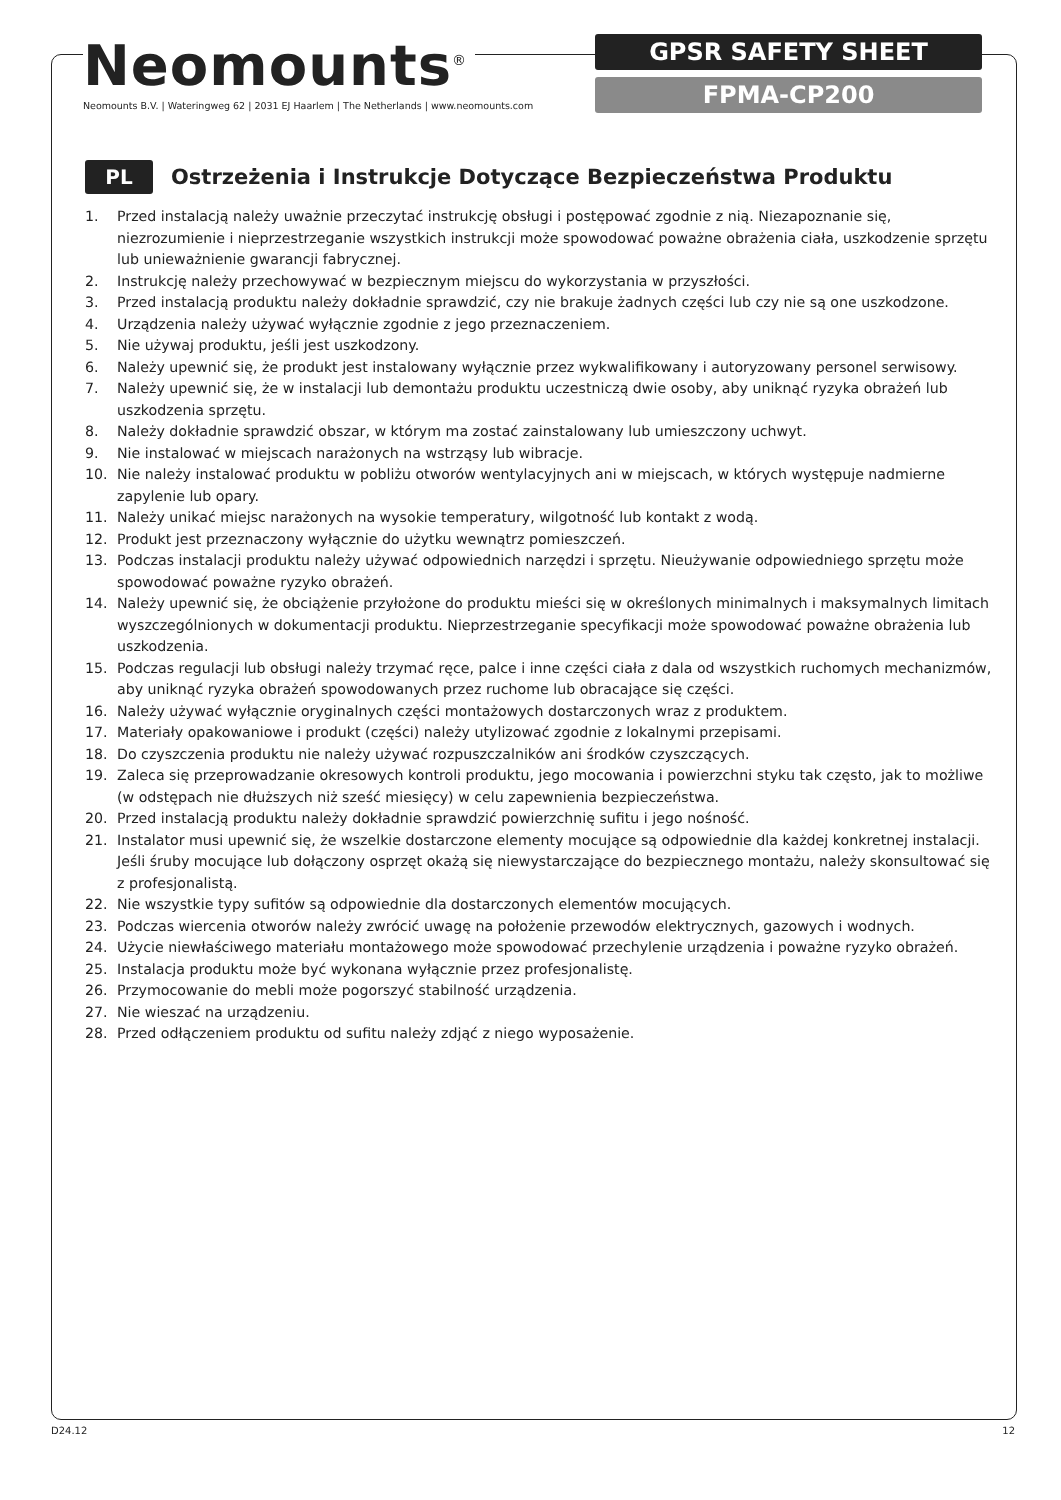Neomounts<sup>®</sup>
Neomounts B.V. | Wateringweg 62 | 2031 EJ Haarlem | The Netherlands | www.neomounts.com
GPSR SAFETY SHEET
FPMA-CP200
PL
Ostrzeżenia i Instrukcje Dotyczące Bezpieczeństwa Produktu
1. Przed instalacją należy uważnie przeczytać instrukcję obsługi i postępować zgodnie z nią. Niezapoznanie się, niezrozumienie i nieprzestrzeganie wszystkich instrukcji może spowodować poważne obrażenia ciała, uszkodzenie sprzętu lub unieważnienie gwarancji fabrycznej.
2. Instrukcję należy przechowywać w bezpiecznym miejscu do wykorzystania w przyszłości.
3. Przed instalacją produktu należy dokładnie sprawdzić, czy nie brakuje żadnych części lub czy nie są one uszkodzone.
4. Urządzenia należy używać wyłącznie zgodnie z jego przeznaczeniem.
5. Nie używaj produktu, jeśli jest uszkodzony.
6. Należy upewnić się, że produkt jest instalowany wyłącznie przez wykwalifikowany i autoryzowany personel serwisowy.
7. Należy upewnić się, że w instalacji lub demontażu produktu uczestniczą dwie osoby, aby uniknąć ryzyka obrażeń lub uszkodzenia sprzętu.
8. Należy dokładnie sprawdzić obszar, w którym ma zostać zainstalowany lub umieszczony uchwyt.
9. Nie instalować w miejscach narażonych na wstrząsy lub wibracje.
10. Nie należy instalować produktu w pobliżu otworów wentylacyjnych ani w miejscach, w których występuje nadmierne zapylenie lub opary.
11. Należy unikać miejsc narażonych na wysokie temperatury, wilgotność lub kontakt z wodą.
12. Produkt jest przeznaczony wyłącznie do użytku wewnątrz pomieszczeń.
13. Podczas instalacji produktu należy używać odpowiednich narzędzi i sprzętu. Nieużywanie odpowiedniego sprzętu może spowodować poważne ryzyko obrażeń.
14. Należy upewnić się, że obciążenie przyłożone do produktu mieści się w określonych minimalnych i maksymalnych limitach wyszczególnionych w dokumentacji produktu. Nieprzestrzeganie specyfikacji może spowodować poważne obrażenia lub uszkodzenia.
15. Podczas regulacji lub obsługi należy trzymać ręce, palce i inne części ciała z dala od wszystkich ruchomych mechanizmów, aby uniknąć ryzyka obrażeń spowodowanych przez ruchome lub obracające się części.
16. Należy używać wyłącznie oryginalnych części montażowych dostarczonych wraz z produktem.
17. Materiały opakowaniowe i produkt (części) należy utylizować zgodnie z lokalnymi przepisami.
18. Do czyszczenia produktu nie należy używać rozpuszczalników ani środków czyszczących.
19. Zaleca się przeprowadzanie okresowych kontroli produktu, jego mocowania i powierzchni styku tak często, jak to możliwe (w odstępach nie dłuższych niż sześć miesięcy) w celu zapewnienia bezpieczeństwa.
20. Przed instalacją produktu należy dokładnie sprawdzić powierzchnię sufitu i jego nośność.
21. Instalator musi upewnić się, że wszelkie dostarczone elementy mocujące są odpowiednie dla każdej konkretnej instalacji. Jeśli śruby mocujące lub dołączony osprzęt okażą się niewystarczające do bezpiecznego montażu, należy skonsultować się z profesjonalistą.
22. Nie wszystkie typy sufitów są odpowiednie dla dostarczonych elementów mocujących.
23. Podczas wiercenia otworów należy zwrócić uwagę na położenie przewodów elektrycznych, gazowych i wodnych.
24. Użycie niewłaściwego materiału montażowego może spowodować przechylenie urządzenia i poważne ryzyko obrażeń.
25. Instalacja produktu może być wykonana wyłącznie przez profesjonalistę.
26. Przymocowanie do mebli może pogorszyć stabilność urządzenia.
27. Nie wieszać na urządzeniu.
28. Przed odłączeniem produktu od sufitu należy zdjąć z niego wyposażenie.
D24.12 12